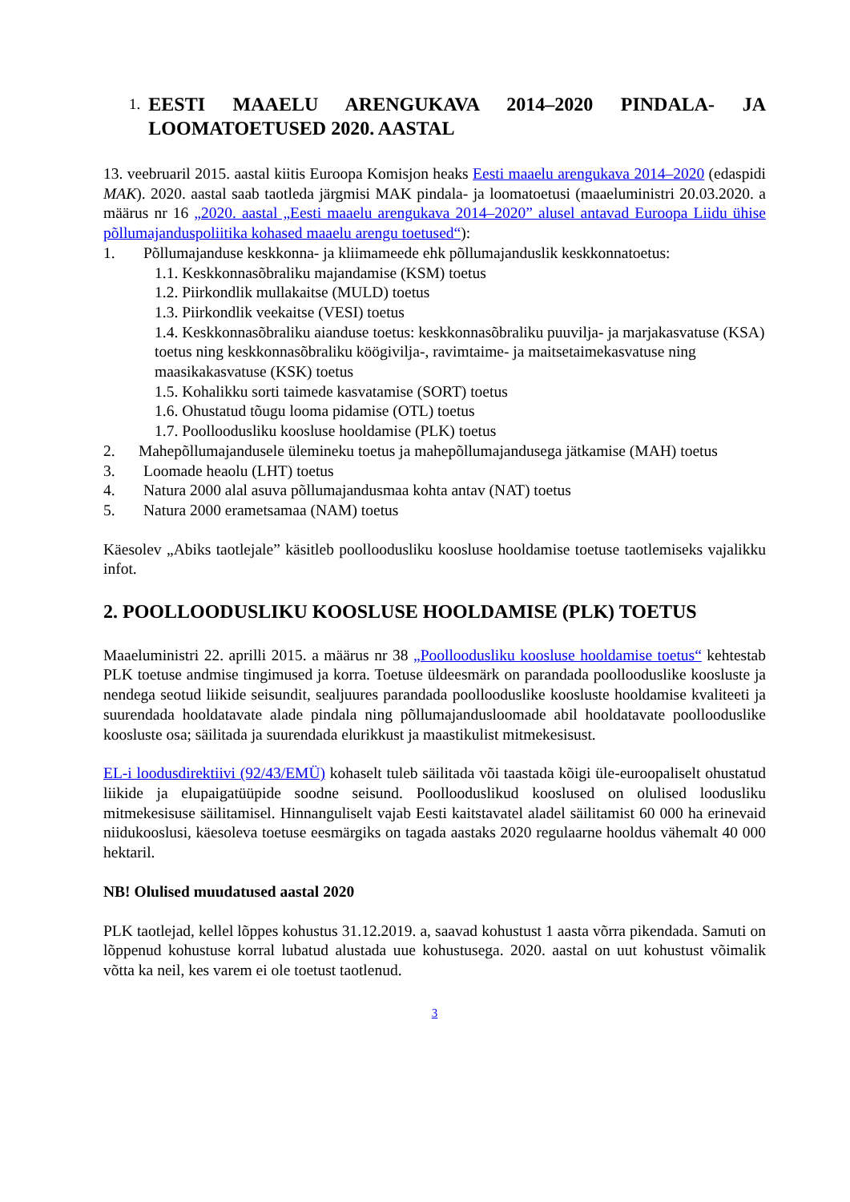1. EESTI MAAELU ARENGUKAVA 2014–2020 PINDALA- JA LOOMATOETUSED 2020. AASTAL
13. veebruaril 2015. aastal kiitis Euroopa Komisjon heaks Eesti maaelu arengukava 2014‒2020 (edaspidi MAK). 2020. aastal saab taotleda järgmisi MAK pindala- ja loomatoetusi (maaeluministri 20.03.2020. a määrus nr 16 „2020. aastal „Eesti maaelu arengukava 2014–2020” alusel antavad Euroopa Liidu ühise põllumajanduspoliitika kohased maaelu arengu toetused“):
1. Põllumajanduse keskkonna- ja kliimameede ehk põllumajanduslik keskkonnatoetus:
1.1. Keskkonnasõbraliku majandamise (KSM) toetus
1.2. Piirkondlik mullakaitse (MULD) toetus
1.3. Piirkondlik veekaitse (VESI) toetus
1.4. Keskkonnasõbraliku aianduse toetus: keskkonnasõbraliku puuvilja- ja marjakasvatuse (KSA) toetus ning keskkonnasõbraliku köögivilja-, ravimtaime- ja maitsetaimekasvatuse ning maasikakasvatuse (KSK) toetus
1.5. Kohalikku sorti taimede kasvatamise (SORT) toetus
1.6. Ohustatud tõugu looma pidamise (OTL) toetus
1.7. Poolloodusliku koosluse hooldamise (PLK) toetus
2. Mahepõllumajandusele ülemineku toetus ja mahepõllumajandusega jätkamise (MAH) toetus
3. Loomade heaolu (LHT) toetus
4. Natura 2000 alal asuva põllumajandusmaa kohta antav (NAT) toetus
5. Natura 2000 erametsamaa (NAM) toetus
Käesolev „Abiks taotlejale” käsitleb poolloodusliku koosluse hooldamise toetuse taotlemiseks vajalikku infot.
2. POOLLOODUSLIKU KOOSLUSE HOOLDAMISE (PLK) TOETUS
Maaeluministri 22. aprilli 2015. a määrus nr 38 „Poolloodusliku koosluse hooldamise toetus“ kehtestab PLK toetuse andmise tingimused ja korra. Toetuse üldeesmärk on parandada poollooduslike koosluste ja nendega seotud liikide seisundit, sealjuures parandada poollooduslike koosluste hooldamise kvaliteeti ja suurendada hooldatavate alade pindala ning põllumajandusloomade abil hooldatavate poollooduslike koosluste osa; säilitada ja suurendada elurikkust ja maastikulist mitmekesisust.
EL-i loodusdirektiivi (92/43/EMÜ) kohaselt tuleb säilitada või taastada kõigi üle-euroopaliselt ohustatud liikide ja elupaigatüüpide soodne seisund. Poollooduslikud kooslused on olulised loodusliku mitmekesisuse säilitamisel. Hinnanguliselt vajab Eesti kaitstavatel aladel säilitamist 60 000 ha erinevaid niidukooslusi, käesoleva toetuse eesmärgiks on tagada aastaks 2020 regulaarne hooldus vähemalt 40 000 hektaril.
NB! Olulised muudatused aastal 2020
PLK taotlejad, kellel lõppes kohustus 31.12.2019. a, saavad kohustust 1 aasta võrra pikendada. Samuti on lõppenud kohustuse korral lubatud alustada uue kohustusega. 2020. aastal on uut kohustust võimalik võtta ka neil, kes varem ei ole toetust taotlenud.
3